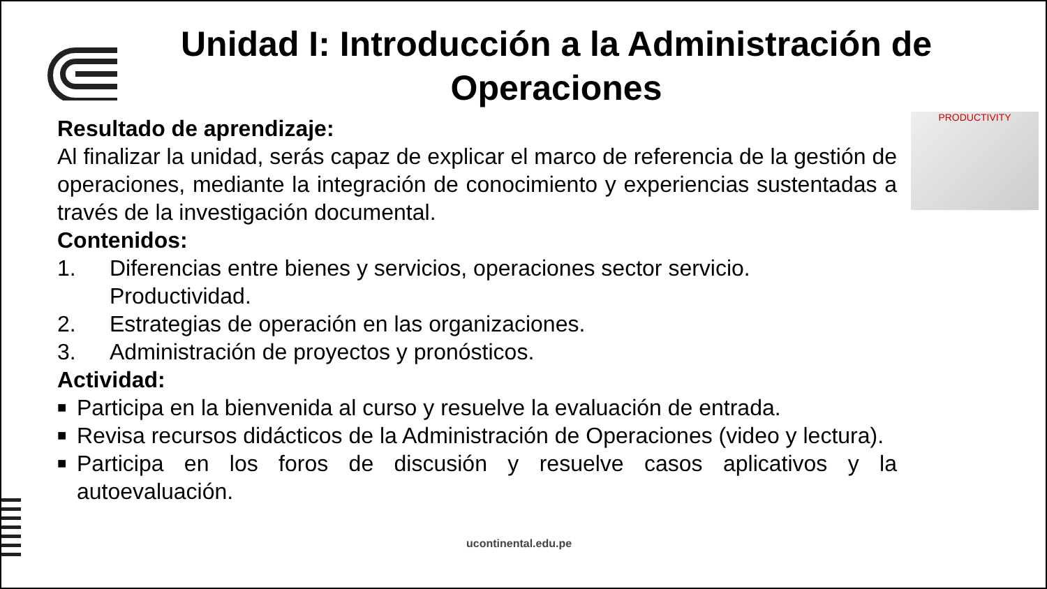Unidad I: Introducción a la Administración de Operaciones
PRODUCTIVITY
Resultado de aprendizaje:
Al finalizar la unidad, serás capaz de explicar el marco de referencia de la gestión de operaciones, mediante la integración de conocimiento y experiencias sustentadas a través de la investigación documental.
Contenidos:
1. Diferencias entre bienes y servicios, operaciones sector servicio. Productividad.
2. Estrategias de operación en las organizaciones.
3. Administración de proyectos y pronósticos.
Actividad:
■
Participa en la bienvenida al curso y resuelve la evaluación de entrada.
■
Revisa recursos didácticos de la Administración de Operaciones (video y lectura).
■
Participa en los foros de discusión y resuelve casos aplicativos y la autoevaluación.
ucontinental.edu.pe